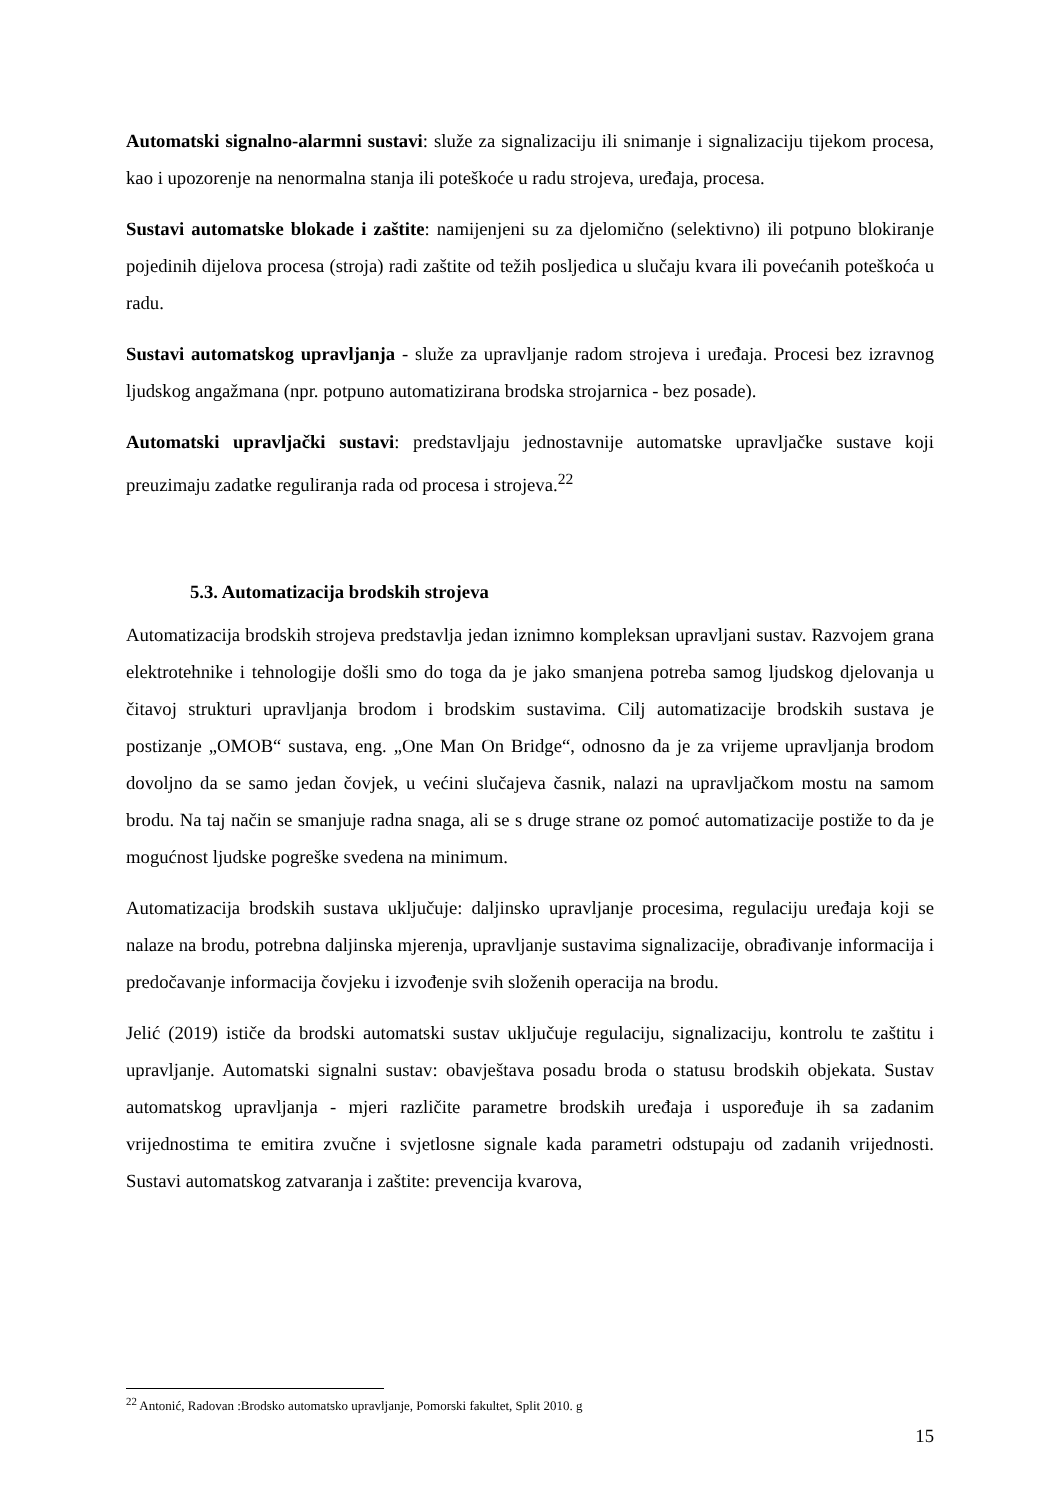Automatski signalno-alarmni sustavi: služe za signalizaciju ili snimanje i signalizaciju tijekom procesa, kao i upozorenje na nenormalna stanja ili poteškoće u radu strojeva, uređaja, procesa.
Sustavi automatske blokade i zaštite: namijenjeni su za djelomično (selektivno) ili potpuno blokiranje pojedinih dijelova procesa (stroja) radi zaštite od težih posljedica u slučaju kvara ili povećanih poteškoća u radu.
Sustavi automatskog upravljanja - služe za upravljanje radom strojeva i uređaja. Procesi bez izravnog ljudskog angažmana (npr. potpuno automatizirana brodska strojarnica - bez posade).
Automatski upravljački sustavi: predstavljaju jednostavnije automatske upravljačke sustave koji preuzimaju zadatke reguliranja rada od procesa i strojeva.<sup>22</sup>
5.3. Automatizacija brodskih strojeva
Automatizacija brodskih strojeva predstavlja jedan iznimno kompleksan upravljani sustav. Razvojem grana elektrotehnike i tehnologije došli smo do toga da je jako smanjena potreba samog ljudskog djelovanja u čitavoj strukturi upravljanja brodom i brodskim sustavima. Cilj automatizacije brodskih sustava je postizanje „OMOB“ sustava, eng. „One Man On Bridge“, odnosno da je za vrijeme upravljanja brodom dovoljno da se samo jedan čovjek, u većini slučajeva časnik, nalazi na upravljačkom mostu na samom brodu. Na taj način se smanjuje radna snaga, ali se s druge strane oz pomoć automatizacije postiže to da je mogućnost ljudske pogreške svedena na minimum.
Automatizacija brodskih sustava uključuje: daljinsko upravljanje procesima, regulaciju uređaja koji se nalaze na brodu, potrebna daljinska mjerenja, upravljanje sustavima signalizacije, obrađivanje informacija i predočavanje informacija čovjeku i izvođenje svih složenih operacija na brodu.
Jelić (2019) ističe da brodski automatski sustav uključuje regulaciju, signalizaciju, kontrolu te zaštitu i upravljanje. Automatski signalni sustav: obavještava posadu broda o statusu brodskih objekata. Sustav automatskog upravljanja - mjeri različite parametre brodskih uređaja i uspoređuje ih sa zadanim vrijednostima te emitira zvučne i svjetlosne signale kada parametri odstupaju od zadanih vrijednosti. Sustavi automatskog zatvaranja i zaštite: prevencija kvarova,
<sup>22</sup> Antonić, Radovan :Brodsko automatsko upravljanje, Pomorski fakultet, Split 2010. g
15